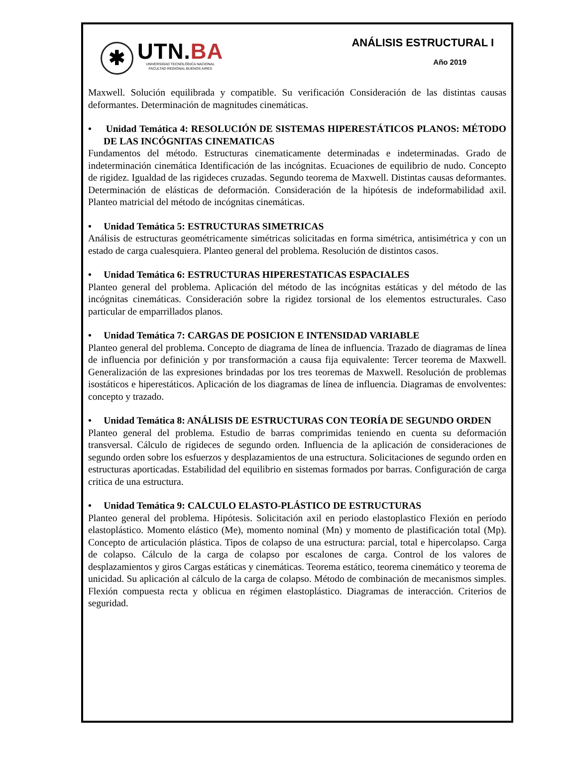✱
UTN.BA
UNIVERSIDAD TECNOLÓGICA NACIONAL
FACULTAD REGIONAL BUENOS AIRES
ANÁLISIS ESTRUCTURAL I
Año 2019
Maxwell. Solución equilibrada y compatible. Su verificación Consideración de las distintas causas deformantes. Determinación de magnitudes cinemáticas.
• Unidad Temática 4: RESOLUCIÓN DE SISTEMAS HIPERESTÁTICOS PLANOS: MÉTODO DE LAS INCÓGNITAS CINEMATICAS
Fundamentos del método. Estructuras cinematicamente determinadas e indeterminadas. Grado de indeterminación cinemática Identificación de las incógnitas. Ecuaciones de equilibrio de nudo. Concepto de rigidez. Igualdad de las rigideces cruzadas. Segundo teorema de Maxwell. Distintas causas deformantes. Determinación de elásticas de deformación. Consideración de la hipótesis de indeformabilidad axil. Planteo matricial del método de incógnitas cinemáticas.
• Unidad Temática 5: ESTRUCTURAS SIMETRICAS
Análisis de estructuras geométricamente simétricas solicitadas en forma simétrica, antisimétrica y con un estado de carga cualesquiera. Planteo general del problema. Resolución de distintos casos.
• Unidad Temática 6: ESTRUCTURAS HIPERESTATICAS ESPACIALES
Planteo general del problema. Aplicación del método de las incógnitas estáticas y del método de las incógnitas cinemáticas. Consideración sobre la rigidez torsional de los elementos estructurales. Caso particular de emparrillados planos.
• Unidad Temática 7: CARGAS DE POSICION E INTENSIDAD VARIABLE
Planteo general del problema. Concepto de diagrama de línea de influencia. Trazado de diagramas de línea de influencia por definición y por transformación a causa fija equivalente: Tercer teorema de Maxwell. Generalización de las expresiones brindadas por los tres teoremas de Maxwell. Resolución de problemas isostáticos e hiperestáticos. Aplicación de los diagramas de línea de influencia. Diagramas de envolventes: concepto y trazado.
• Unidad Temática 8: ANÁLISIS DE ESTRUCTURAS CON TEORÍA DE SEGUNDO ORDEN
Planteo general del problema. Estudio de barras comprimidas teniendo en cuenta su deformación transversal. Cálculo de rigideces de segundo orden. Influencia de la aplicación de consideraciones de segundo orden sobre los esfuerzos y desplazamientos de una estructura. Solicitaciones de segundo orden en estructuras aporticadas. Estabilidad del equilibrio en sistemas formados por barras. Configuración de carga critica de una estructura.
• Unidad Temática 9: CALCULO ELASTO-PLÁSTICO DE ESTRUCTURAS
Planteo general del problema. Hipótesis. Solicitación axil en periodo elastoplastico Flexión en período elastoplástico. Momento elástico (Me), momento nominal (Mn) y momento de plastificación total (Mp). Concepto de articulación plástica. Tipos de colapso de una estructura: parcial, total e hipercolapso. Carga de colapso. Cálculo de la carga de colapso por escalones de carga. Control de los valores de desplazamientos y giros Cargas estáticas y cinemáticas. Teorema estático, teorema cinemático y teorema de unicidad. Su aplicación al cálculo de la carga de colapso. Método de combinación de mecanismos simples. Flexión compuesta recta y oblicua en régimen elastoplástico. Diagramas de interacción. Criterios de seguridad.